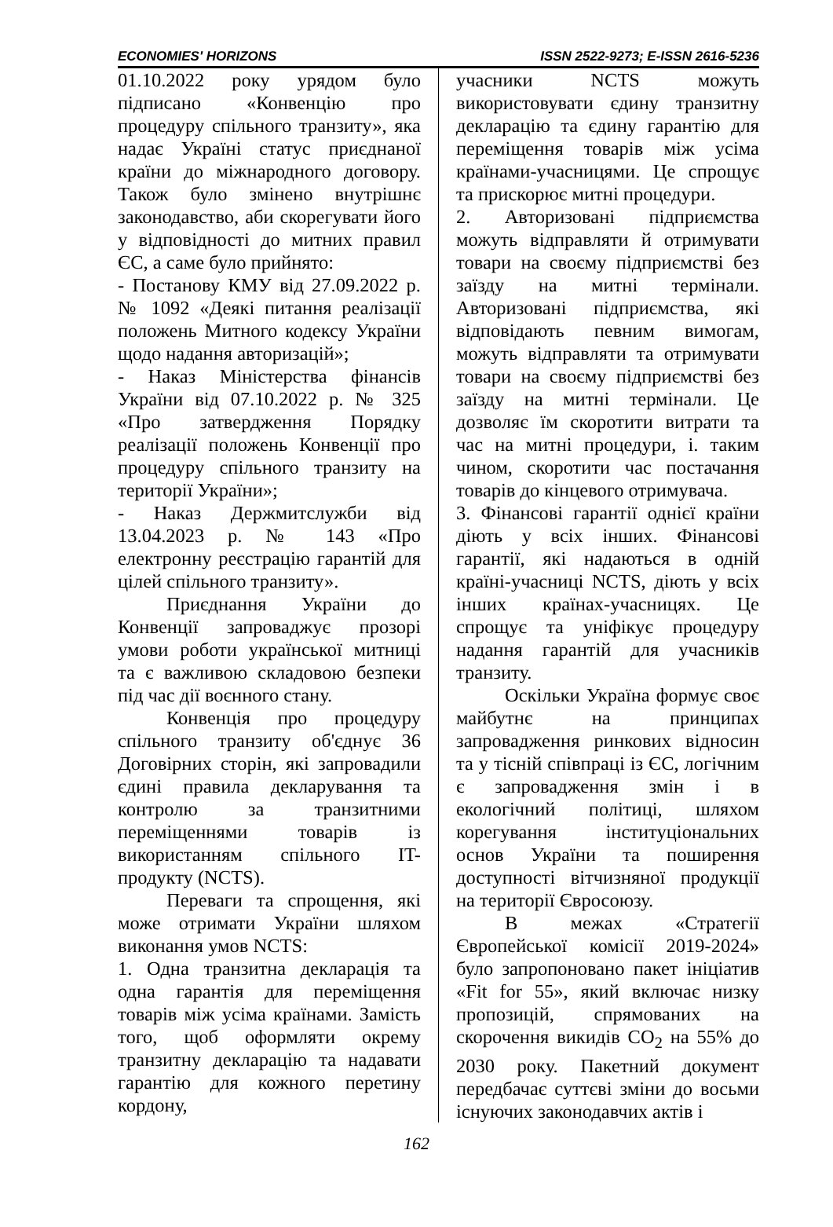ECONOMIES' HORIZONS ISSN 2522-9273; E-ISSN 2616-5236
01.10.2022 року урядом було підписано «Конвенцію про процедуру спільного транзиту», яка надає Україні статус приєднаної країни до міжнародного договору. Також було змінено внутрішнє законодавство, аби скорегувати його у відповідності до митних правил ЄС, а саме було прийнято:
- Постанову КМУ від 27.09.2022 р. № 1092 «Деякі питання реалізації положень Митного кодексу України щодо надання авторизацій»;
- Наказ Міністерства фінансів України від 07.10.2022 р. № 325 «Про затвердження Порядку реалізації положень Конвенції про процедуру спільного транзиту на території України»;
- Наказ Держмитслужби від 13.04.2023 р. № 143 «Про електронну реєстрацію гарантій для цілей спільного транзиту».
Приєднання України до Конвенції запроваджує прозорі умови роботи української митниці та є важливою складовою безпеки під час дії воєнного стану.
Конвенція про процедуру спільного транзиту об'єднує 36 Договірних сторін, які запровадили єдині правила декларування та контролю за транзитними переміщеннями товарів із використанням спільного IT-продукту (NCTS).
Переваги та спрощення, які може отримати України шляхом виконання умов NCTS:
1. Одна транзитна декларація та одна гарантія для переміщення товарів між усіма країнами. Замість того, щоб оформляти окрему транзитну декларацію та надавати гарантію для кожного перетину кордону,
учасники NCTS можуть використовувати єдину транзитну декларацію та єдину гарантію для переміщення товарів між усіма країнами-учасницями. Це спрощує та прискорює митні процедури.
2. Авторизовані підприємства можуть відправляти й отримувати товари на своєму підприємстві без заїзду на митні термінали. Авторизовані підприємства, які відповідають певним вимогам, можуть відправляти та отримувати товари на своєму підприємстві без заїзду на митні термінали. Це дозволяє їм скоротити витрати та час на митні процедури, і. таким чином, скоротити час постачання товарів до кінцевого отримувача.
3. Фінансові гарантії однієї країни діють у всіх інших. Фінансові гарантії, які надаються в одній країні-учасниці NCTS, діють у всіх інших країнах-учасницях. Це спрощує та уніфікує процедуру надання гарантій для учасників транзиту.
Оскільки Україна формує своє майбутнє на принципах запровадження ринкових відносин та у тісній співпраці із ЄС, логічним є запровадження змін і в екологічний політиці, шляхом корегування інституціональних основ України та поширення доступності вітчизняної продукції на території Євросоюзу.
В межах «Стратегії Європейської комісії 2019-2024» було запропоновано пакет ініціатив «Fit for 55», який включає низку пропозицій, спрямованих на скорочення викидів CO<sub>2</sub> на 55% до 2030 року. Пакетний документ передбачає суттєві зміни до восьми існуючих законодавчих актів і
162